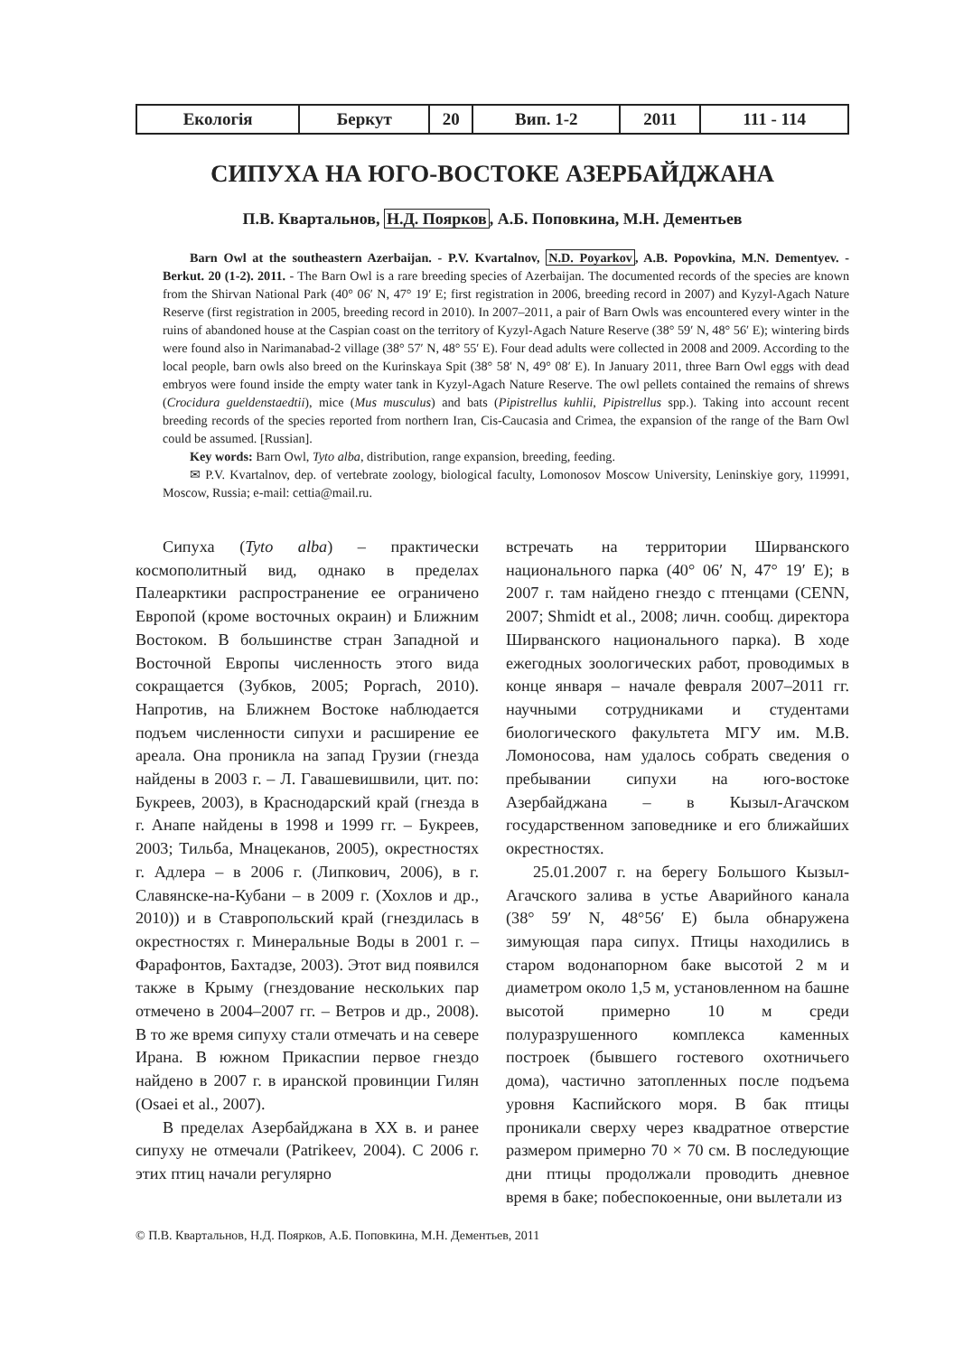| Екологія | Беркут | 20 | Вип. 1-2 | 2011 | 111 - 114 |
СИПУХА НА ЮГО-ВОСТОКЕ АЗЕРБАЙДЖАНА
П.В. Квартальнов, Н.Д. Поярков, А.Б. Поповкина, М.Н. Дементьев
Barn Owl at the southeastern Azerbaijan. - P.V. Kvartalnov, N.D. Poyarkov, A.B. Popovkina, M.N. Dementyev. - Berkut. 20 (1-2). 2011. - The Barn Owl is a rare breeding species of Azerbaijan. The documented records of the species are known from the Shirvan National Park (40° 06′ N, 47° 19′ E; first registration in 2006, breeding record in 2007) and Kyzyl-Agach Nature Reserve (first registration in 2005, breeding record in 2010). In 2007–2011, a pair of Barn Owls was encountered every winter in the ruins of abandoned house at the Caspian coast on the territory of Kyzyl-Agach Nature Reserve (38° 59′ N, 48° 56′ E); wintering birds were found also in Narimanabad-2 village (38° 57′ N, 48° 55′ E). Four dead adults were collected in 2008 and 2009. According to the local people, barn owls also breed on the Kurinskaya Spit (38° 58′ N, 49° 08′ E). In January 2011, three Barn Owl eggs with dead embryos were found inside the empty water tank in Kyzyl-Agach Nature Reserve. The owl pellets contained the remains of shrews (Crocidura gueldenstaedtii), mice (Mus musculus) and bats (Pipistrellus kuhlii, Pipistrellus spp.). Taking into account recent breeding records of the species reported from northern Iran, Cis-Caucasia and Crimea, the expansion of the range of the Barn Owl could be assumed. [Russian].
Key words: Barn Owl, Tyto alba, distribution, range expansion, breeding, feeding.
✉ P.V. Kvartalnov, dep. of vertebrate zoology, biological faculty, Lomonosov Moscow University, Leninskiye gory, 119991, Moscow, Russia; e-mail: cettia@mail.ru.
Сипуха (Tyto alba) – практически космополитный вид, однако в пределах Палеарктики распространение ее ограничено Европой (кроме восточных окраин) и Ближним Востоком. В большинстве стран Западной и Восточной Европы численность этого вида сокращается (Зубков, 2005; Poprach, 2010). Напротив, на Ближнем Востоке наблюдается подъем численности сипухи и расширение ее ареала. Она проникла на запад Грузии (гнезда найдены в 2003 г. – Л. Гавашевишвили, цит. по: Букреев, 2003), в Краснодарский край (гнезда в г. Анапе найдены в 1998 и 1999 гг. – Букреев, 2003; Тильба, Мнацеканов, 2005), окрестностях г. Адлера – в 2006 г. (Липкович, 2006), в г. Славянске-на-Кубани – в 2009 г. (Хохлов и др., 2010)) и в Ставропольский край (гнездилась в окрестностях г. Минеральные Воды в 2001 г. – Фарафонтов, Бахтадзе, 2003). Этот вид появился также в Крыму (гнездование нескольких пар отмечено в 2004–2007 гг. – Ветров и др., 2008). В то же время сипуху стали отмечать и на севере Ирана. В южном Прикаспии первое гнездо найдено в 2007 г. в иранской провинции Гилян (Osaei et al., 2007).
В пределах Азербайджана в XX в. и ранее сипуху не отмечали (Patrikeev, 2004). С 2006 г. этих птиц начали регулярно
встречать на территории Ширванского национального парка (40° 06′ N, 47° 19′ E); в 2007 г. там найдено гнездо с птенцами (CENN, 2007; Shmidt et al., 2008; личн. сообщ. директора Ширванского национального парка). В ходе ежегодных зоологических работ, проводимых в конце января – начале февраля 2007–2011 гг. научными сотрудниками и студентами биологического факультета МГУ им. М.В. Ломоносова, нам удалось собрать сведения о пребывании сипухи на юго-востоке Азербайджана – в Кызыл-Агачском государственном заповеднике и его ближайших окрестностях.
25.01.2007 г. на берегу Большого Кызыл-Агачского залива в устье Аварийного канала (38° 59′ N, 48°56′ E) была обнаружена зимующая пара сипух. Птицы находились в старом водонапорном баке высотой 2 м и диаметром около 1,5 м, установленном на башне высотой примерно 10 м среди полуразрушенного комплекса каменных построек (бывшего гостевого охотничьего дома), частично затопленных после подъема уровня Каспийского моря. В бак птицы проникали сверху через квадратное отверстие размером примерно 70 × 70 см. В последующие дни птицы продолжали проводить дневное время в баке; побеспокоенные, они вылетали из
© П.В. Квартальнов, Н.Д. Поярков, А.Б. Поповкина, М.Н. Дементьев, 2011